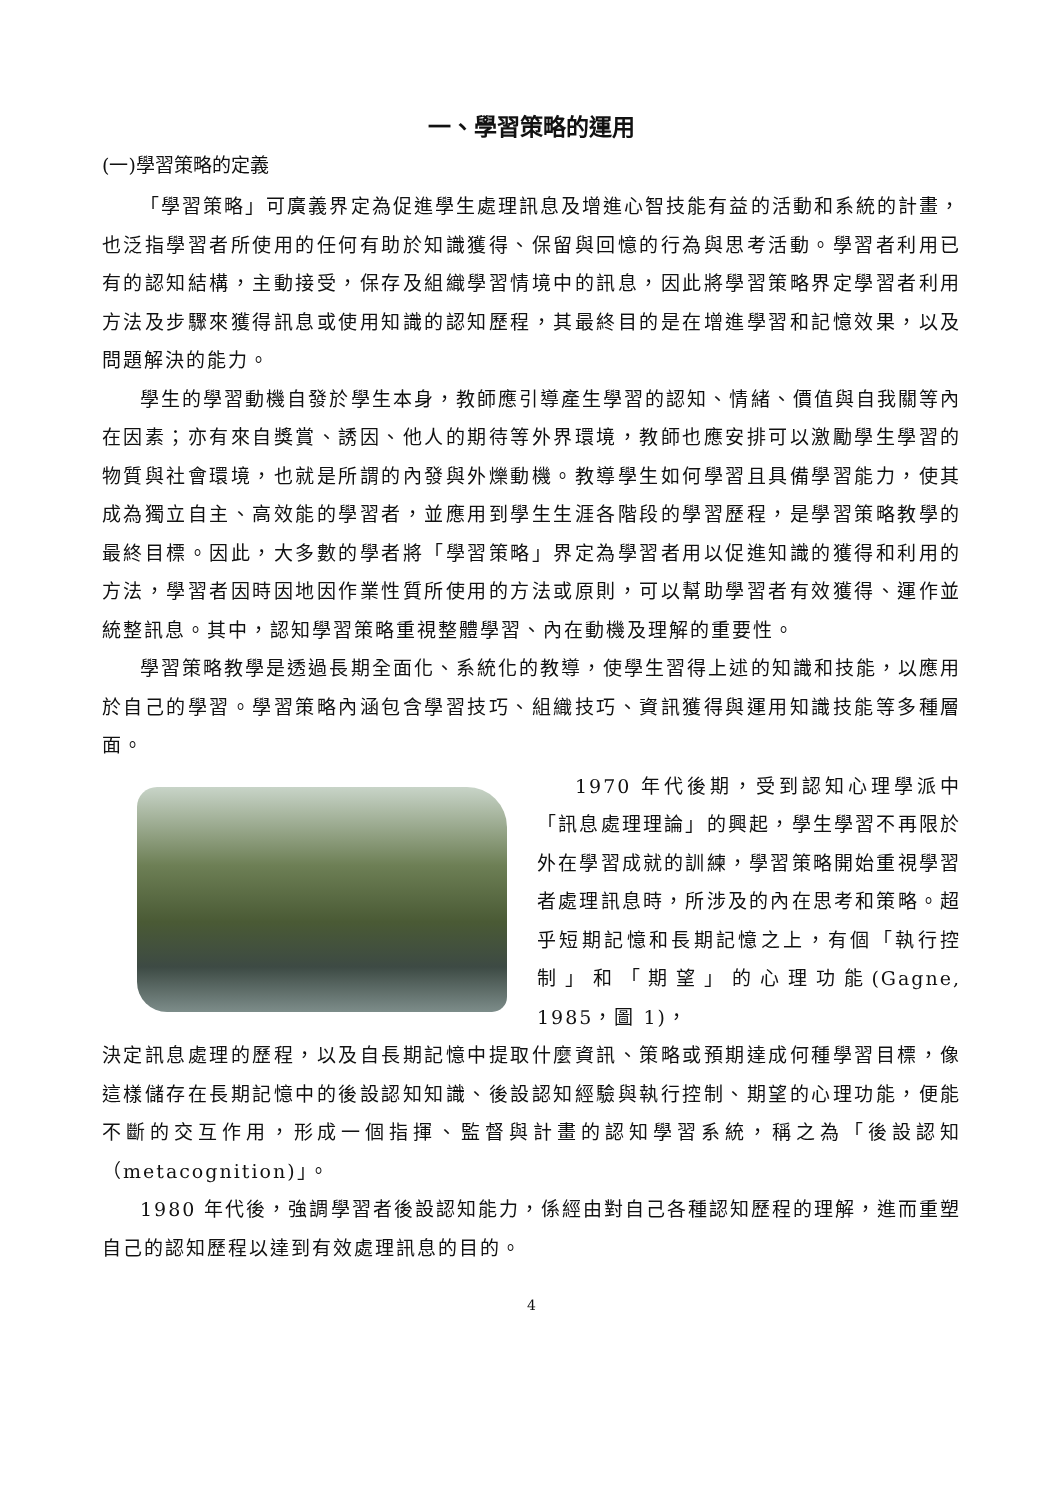一、學習策略的運用
(一)學習策略的定義
「學習策略」可廣義界定為促進學生處理訊息及增進心智技能有益的活動和系統的計畫，也泛指學習者所使用的任何有助於知識獲得、保留與回憶的行為與思考活動。學習者利用已有的認知結構，主動接受，保存及組織學習情境中的訊息，因此將學習策略界定學習者利用方法及步驟來獲得訊息或使用知識的認知歷程，其最終目的是在增進學習和記憶效果，以及問題解決的能力。
學生的學習動機自發於學生本身，教師應引導產生學習的認知、情緒、價值與自我關等內在因素；亦有來自獎賞、誘因、他人的期待等外界環境，教師也應安排可以激勵學生學習的物質與社會環境，也就是所謂的內發與外爍動機。教導學生如何學習且具備學習能力，使其成為獨立自主、高效能的學習者，並應用到學生生涯各階段的學習歷程，是學習策略教學的最終目標。因此，大多數的學者將「學習策略」界定為學習者用以促進知識的獲得和利用的方法，學習者因時因地因作業性質所使用的方法或原則，可以幫助學習者有效獲得、運作並統整訊息。其中，認知學習策略重視整體學習、內在動機及理解的重要性。
學習策略教學是透過長期全面化、系統化的教導，使學生習得上述的知識和技能，以應用於自己的學習。學習策略內涵包含學習技巧、組織技巧、資訊獲得與運用知識技能等多種層面。
1970 年代後期，受到認知心理學派中「訊息處理理論」的興起，學生學習不再限於外在學習成就的訓練，學習策略開始重視學習者處理訊息時，所涉及的內在思考和策略。超乎短期記憶和長期記憶之上，有個「執行控制」和「期望」的心理功能(Gagne, 1985，圖 1)，
決定訊息處理的歷程，以及自長期記憶中提取什麼資訊、策略或預期達成何種學習目標，像這樣儲存在長期記憶中的後設認知知識、後設認知經驗與執行控制、期望的心理功能，便能不斷的交互作用，形成一個指揮、監督與計畫的認知學習系統，稱之為「後設認知（metacognition)」。
1980 年代後，強調學習者後設認知能力，係經由對自己各種認知歷程的理解，進而重塑自己的認知歷程以達到有效處理訊息的目的。
4